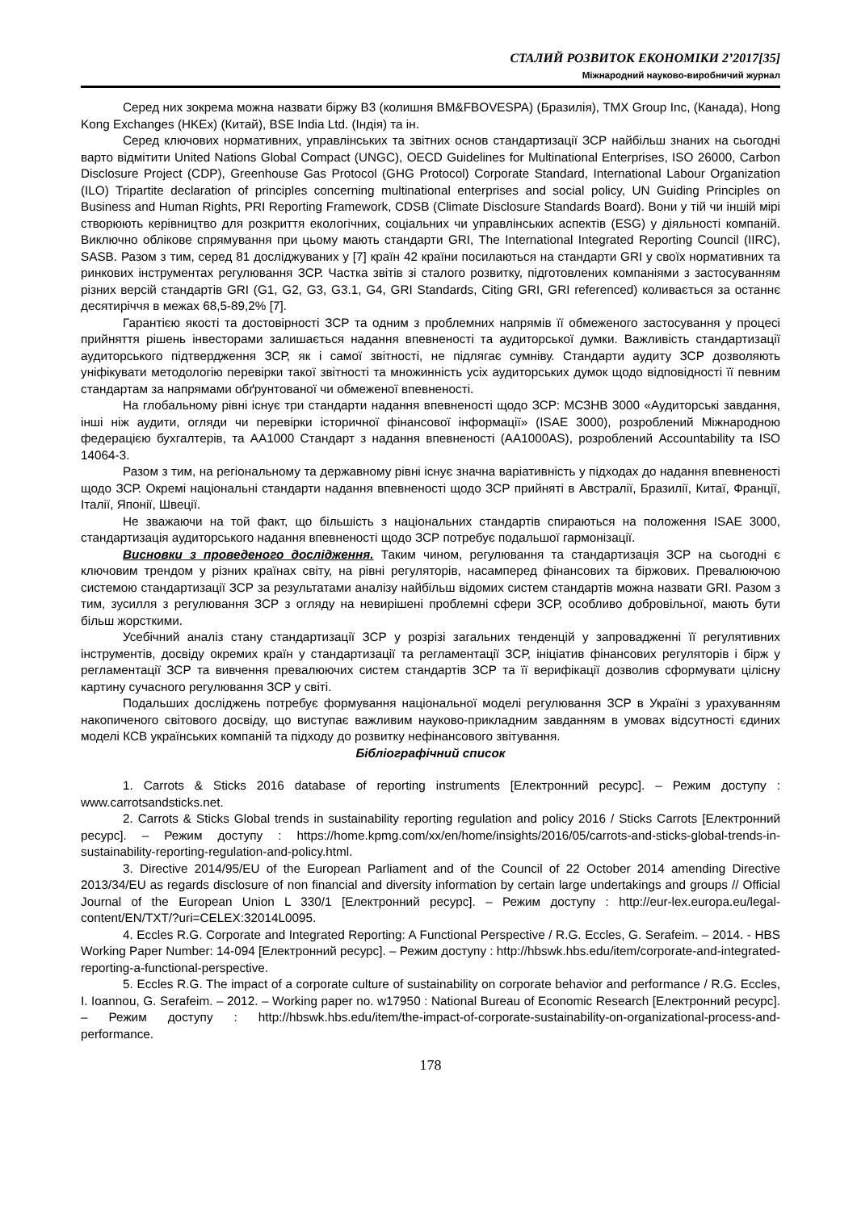СТАЛИЙ РОЗВИТОК ЕКОНОМІКИ 2’2017[35]
Міжнародний науково-виробничий журнал
Серед них зокрема можна назвати біржу B3 (колишня BM&FBOVESPA) (Бразилія), TMX Group Inc, (Канада), Hong Kong Exchanges (HKEx) (Китай), BSE India Ltd. (Індія) та ін.
Серед ключових нормативних, управлінських та звітних основ стандартизації ЗСР найбільш знаних на сьогодні варто відмітити United Nations Global Compact (UNGC), OECD Guidelines for Multinational Enterprises, ISO 26000, Carbon Disclosure Project (CDP), Greenhouse Gas Protocol (GHG Protocol) Corporate Standard, International Labour Organization (ILO) Tripartite declaration of principles concerning multinational enterprises and social policy, UN Guiding Principles on Business and Human Rights, PRI Reporting Framework, CDSB (Climate Disclosure Standards Board). Вони у тій чи іншій мірі створюють керівництво для розкриття екологічних, соціальних чи управлінських аспектів (ESG) у діяльності компаній. Виключно облікове спрямування при цьому мають стандарти GRI, The International Integrated Reporting Council (IIRC), SASB. Разом з тим, серед 81 досліджуваних у [7] країн 42 країни посилаються на стандарти GRI у своїх нормативних та ринкових інструментах регулювання ЗСР. Частка звітів зі сталого розвитку, підготовлених компаніями з застосуванням різних версій стандартів GRI (G1, G2, G3, G3.1, G4, GRI Standards, Citing GRI, GRI referenced) коливається за останнє десятиріччя в межах 68,5-89,2% [7].
Гарантією якості та достовірності ЗСР та одним з проблемних напрямів її обмеженого застосування у процесі прийняття рішень інвесторами залишається надання впевненості та аудиторської думки. Важливість стандартизації аудиторського підтвердження ЗСР, як і самої звітності, не підлягає сумніву. Стандарти аудиту ЗСР дозволяють уніфікувати методологію перевірки такої звітності та множинність усіх аудиторських думок щодо відповідності її певним стандартам за напрямами обґрунтованої чи обмеженої впевненості.
На глобальному рівні існує три стандарти надання впевненості щодо ЗСР: МСЗНВ 3000 «Аудиторські завдання, інші ніж аудити, огляди чи перевірки історичної фінансової інформації» (ISAE 3000), розроблений Міжнародною федерацією бухгалтерів, та AA1000 Стандарт з надання впевненості (AA1000AS), розроблений Accountability та ISO 14064-3.
Разом з тим, на регіональному та державному рівні існує значна варіативність у підходах до надання впевненості щодо ЗСР. Окремі національні стандарти надання впевненості щодо ЗСР прийняті в Австралії, Бразилії, Китаї, Франції, Італії, Японії, Швеції.
Не зважаючи на той факт, що більшість з національних стандартів спираються на положення ISAE 3000, стандартизація аудиторського надання впевненості щодо ЗСР потребує подальшої гармонізації.
Висновки з проведеного дослідження. Таким чином, регулювання та стандартизація ЗСР на сьогодні є ключовим трендом у різних країнах світу, на рівні регуляторів, насамперед фінансових та біржових. Превалюючою системою стандартизації ЗСР за результатами аналізу найбільш відомих систем стандартів можна назвати GRI. Разом з тим, зусилля з регулювання ЗСР з огляду на невирішені проблемні сфери ЗСР, особливо добровільної, мають бути більш жорсткими.
Усебічний аналіз стану стандартизації ЗСР у розрізі загальних тенденцій у запровадженні її регулятивних інструментів, досвіду окремих країн у стандартизації та регламентації ЗСР, ініціатив фінансових регуляторів і бірж у регламентації ЗСР та вивчення превалюючих систем стандартів ЗСР та її верифікації дозволив сформувати цілісну картину сучасного регулювання ЗСР у світі.
Подальших досліджень потребує формування національної моделі регулювання ЗСР в Україні з урахуванням накопиченого світового досвіду, що виступає важливим науково-прикладним завданням в умовах відсутності єдиних моделі КСВ українських компаній та підходу до розвитку нефінансового звітування.
Бібліографічний список
1. Carrots & Sticks 2016 database of reporting instruments [Електронний ресурс]. – Режим доступу : www.carrotsandsticks.net.
2. Carrots & Sticks Global trends in sustainability reporting regulation and policy 2016 / Sticks Carrots [Електронний ресурс]. – Режим доступу : https://home.kpmg.com/xx/en/home/insights/2016/05/carrots-and-sticks-global-trends-in-sustainability-reporting-regulation-and-policy.html.
3. Directive 2014/95/EU of the European Parliament and of the Council of 22 October 2014 amending Directive 2013/34/EU as regards disclosure of non financial and diversity information by certain large undertakings and groups // Official Journal of the European Union L 330/1 [Електронний ресурс]. – Режим доступу : http://eur-lex.europa.eu/legal-content/EN/TXT/?uri=CELEX:32014L0095.
4. Eccles R.G. Corporate and Integrated Reporting: A Functional Perspective / R.G. Eccles, G. Serafeim. – 2014. - HBS Working Paper Number: 14-094 [Електронний ресурс]. – Режим доступу : http://hbswk.hbs.edu/item/corporate-and-integrated-reporting-a-functional-perspective.
5. Eccles R.G. The impact of a corporate culture of sustainability on corporate behavior and performance / R.G. Eccles, I. Ioannou, G. Serafeim. – 2012. – Working paper no. w17950 : National Bureau of Economic Research [Електронний ресурс]. – Режим доступу : http://hbswk.hbs.edu/item/the-impact-of-corporate-sustainability-on-organizational-process-and-performance.
178